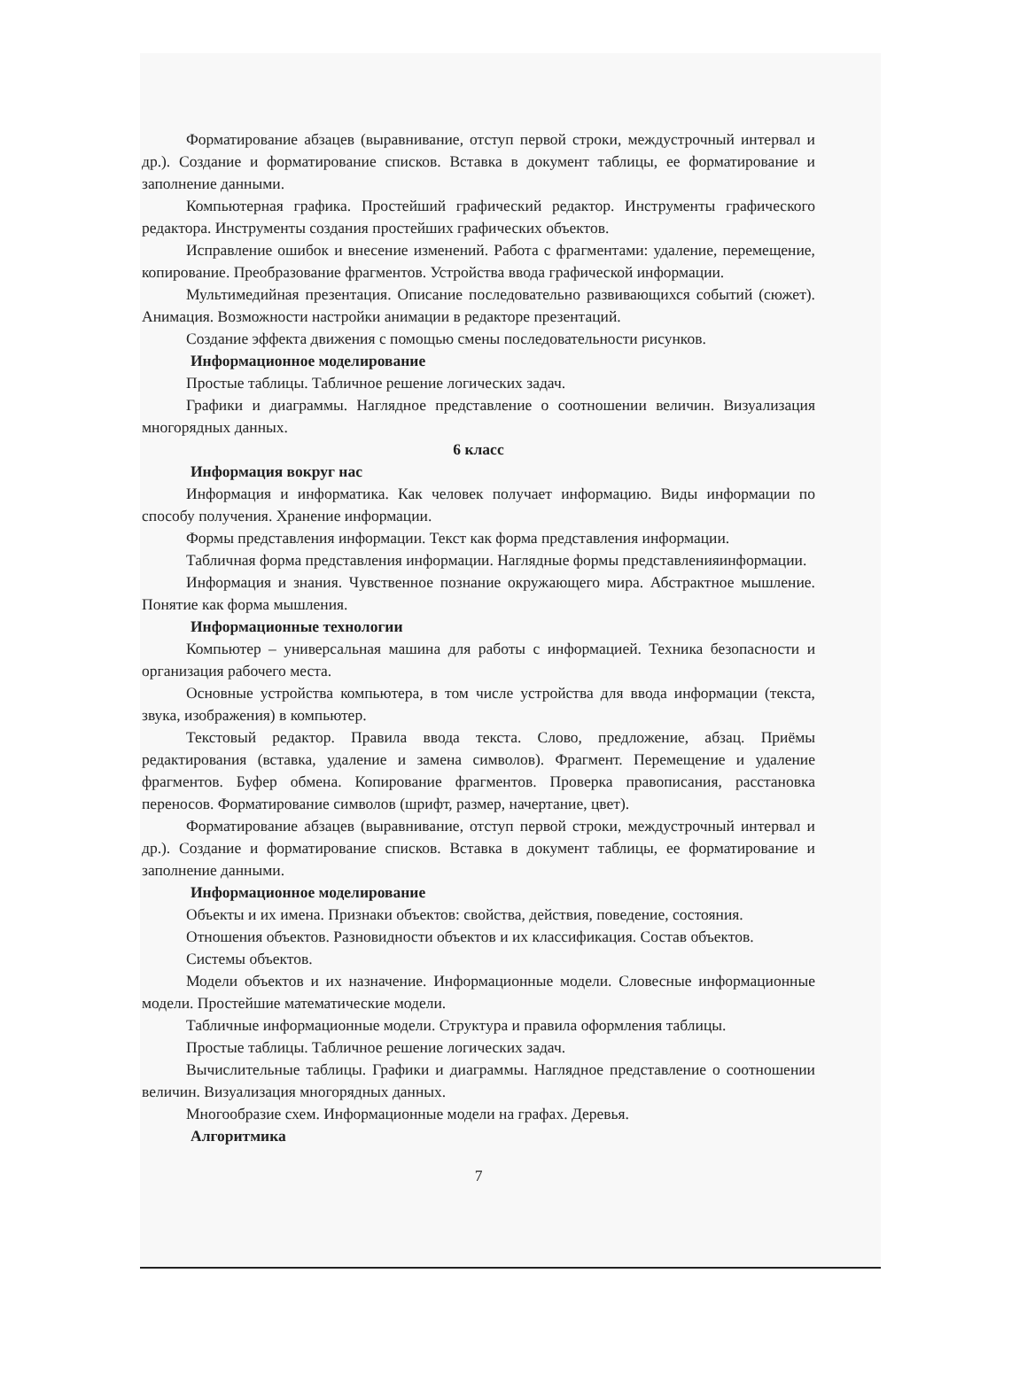Форматирование абзацев (выравнивание, отступ первой строки, междустрочный интервал и др.). Создание и форматирование списков. Вставка в документ таблицы, ее форматирование и заполнение данными.
Компьютерная графика. Простейший графический редактор. Инструменты графического редактора. Инструменты создания простейших графических объектов.
Исправление ошибок и внесение изменений. Работа с фрагментами: удаление, перемещение, копирование. Преобразование фрагментов. Устройства ввода графической информации.
Мультимедийная презентация. Описание последовательно развивающихся событий (сюжет). Анимация. Возможности настройки анимации в редакторе презентаций.
Создание эффекта движения с помощью смены последовательности рисунков.
Информационное моделирование
Простые таблицы. Табличное решение логических задач.
Графики и диаграммы. Наглядное представление о соотношении величин. Визуализация многорядных данных.
6 класс
Информация вокруг нас
Информация и информатика. Как человек получает информацию. Виды информации по способу получения. Хранение информации.
Формы представления информации. Текст как форма представления информации.
Табличная форма представления информации. Наглядные формы представленияинформации.
Информация и знания. Чувственное познание окружающего мира. Абстрактное мышление. Понятие как форма мышления.
Информационные технологии
Компьютер – универсальная машина для работы с информацией. Техника безопасности и организация рабочего места.
Основные устройства компьютера, в том числе устройства для ввода информации (текста, звука, изображения) в компьютер.
Текстовый редактор. Правила ввода текста. Слово, предложение, абзац. Приёмы редактирования (вставка, удаление и замена символов). Фрагмент. Перемещение и удаление фрагментов. Буфер обмена. Копирование фрагментов. Проверка правописания, расстановка переносов. Форматирование символов (шрифт, размер, начертание, цвет).
Форматирование абзацев (выравнивание, отступ первой строки, междустрочный интервал и др.). Создание и форматирование списков. Вставка в документ таблицы, ее форматирование и заполнение данными.
Информационное моделирование
Объекты и их имена. Признаки объектов: свойства, действия, поведение, состояния.
Отношения объектов. Разновидности объектов и их классификация. Состав объектов.
Системы объектов.
Модели объектов и их назначение. Информационные модели. Словесные информационные модели. Простейшие математические модели.
Табличные информационные модели. Структура и правила оформления таблицы.
Простые таблицы. Табличное решение логических задач.
Вычислительные таблицы. Графики и диаграммы. Наглядное представление о соотношении величин. Визуализация многорядных данных.
Многообразие схем. Информационные модели на графах. Деревья.
Алгоритмика
7